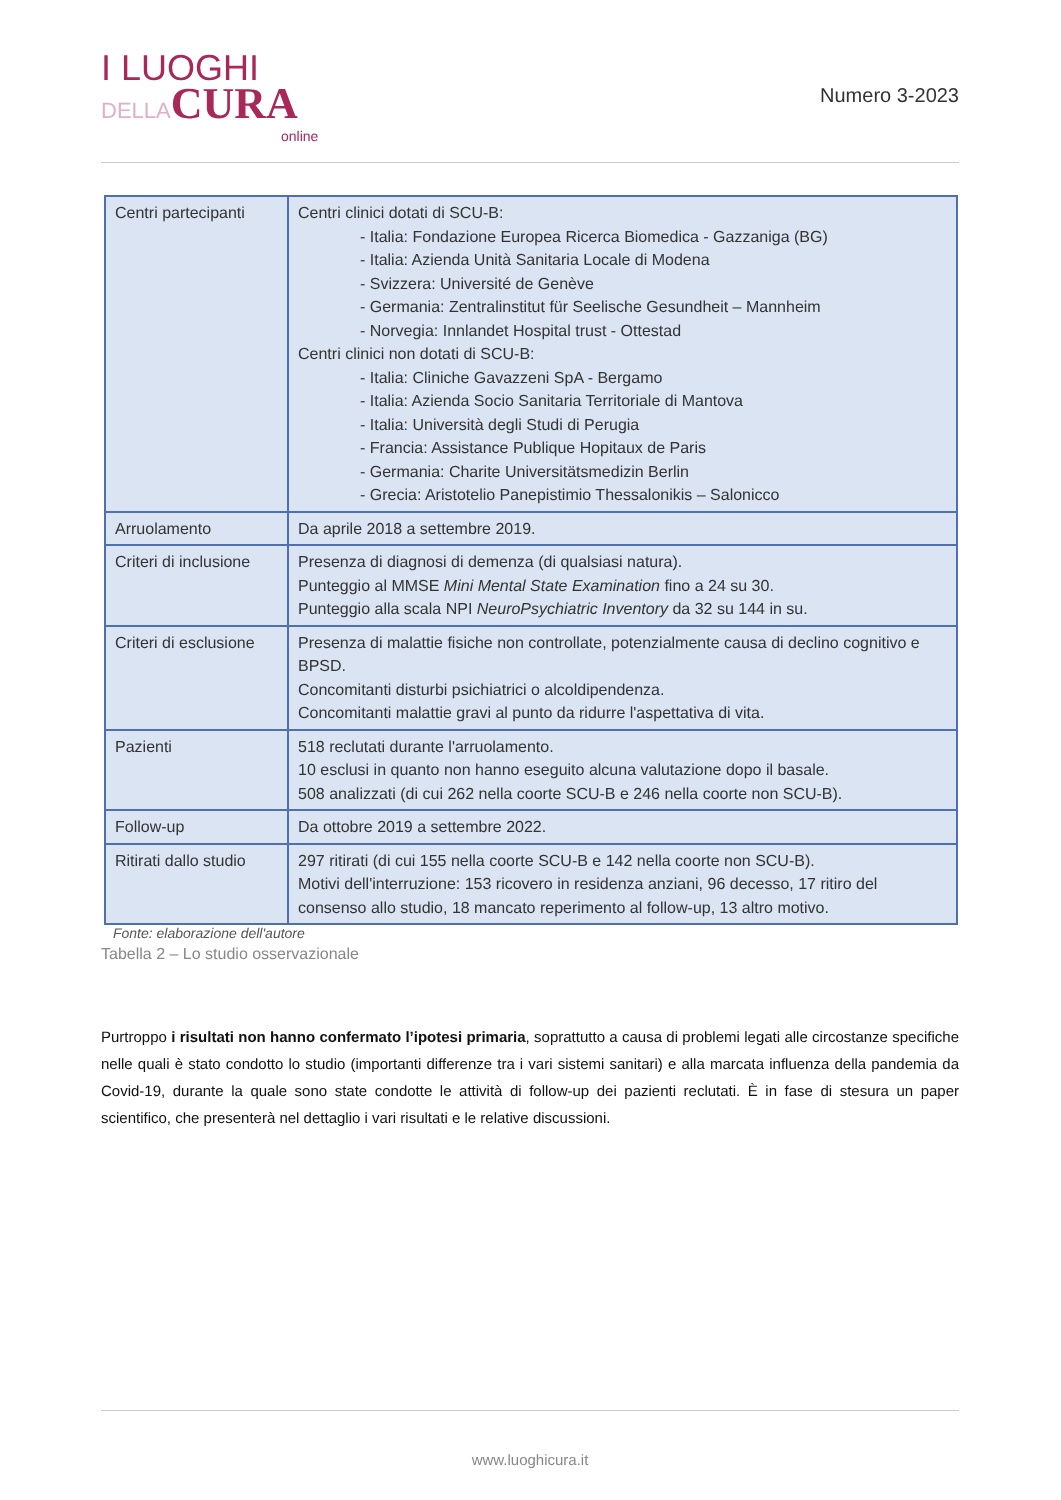I LUOGHI
DELLA CURA
online
Numero 3-2023
| Centri partecipanti | Centri clinici dotati di SCU-B: - Italia: Fondazione Europea Ricerca Biomedica - Gazzaniga (BG) - Italia: Azienda Unità Sanitaria Locale di Modena - Svizzera: Université de Genève - Germania: Zentralinstitut für Seelische Gesundheit – Mannheim - Norvegia: Innlandet Hospital trust - Ottestad Centri clinici non dotati di SCU-B: - Italia: Cliniche Gavazzeni SpA - Bergamo - Italia: Azienda Socio Sanitaria Territoriale di Mantova - Italia: Università degli Studi di Perugia - Francia: Assistance Publique Hopitaux de Paris - Germania: Charite Universitätsmedizin Berlin - Grecia: Aristotelio Panepistimio Thessalonikis – Salonicco |
| Arruolamento | Da aprile 2018 a settembre 2019. |
| Criteri di inclusione | Presenza di diagnosi di demenza (di qualsiasi natura). Punteggio al MMSE Mini Mental State Examination fino a 24 su 30. Punteggio alla scala NPI NeuroPsychiatric Inventory da 32 su 144 in su. |
| Criteri di esclusione | Presenza di malattie fisiche non controllate, potenzialmente causa di declino cognitivo e BPSD. Concomitanti disturbi psichiatrici o alcoldipendenza. Concomitanti malattie gravi al punto da ridurre l'aspettativa di vita. |
| Pazienti | 518 reclutati durante l'arruolamento. 10 esclusi in quanto non hanno eseguito alcuna valutazione dopo il basale. 508 analizzati (di cui 262 nella coorte SCU-B e 246 nella coorte non SCU-B). |
| Follow-up | Da ottobre 2019 a settembre 2022. |
| Ritirati dallo studio | 297 ritirati (di cui 155 nella coorte SCU-B e 142 nella coorte non SCU-B). Motivi dell'interruzione: 153 ricovero in residenza anziani, 96 decesso, 17 ritiro del consenso allo studio, 18 mancato reperimento al follow-up, 13 altro motivo. |
Fonte: elaborazione dell'autore
Tabella 2 – Lo studio osservazionale
Purtroppo i risultati non hanno confermato l’ipotesi primaria, soprattutto a causa di problemi legati alle circostanze specifiche nelle quali è stato condotto lo studio (importanti differenze tra i vari sistemi sanitari) e alla marcata influenza della pandemia da Covid-19, durante la quale sono state condotte le attività di follow-up dei pazienti reclutati. È in fase di stesura un paper scientifico, che presenterà nel dettaglio i vari risultati e le relative discussioni.
www.luoghicura.it